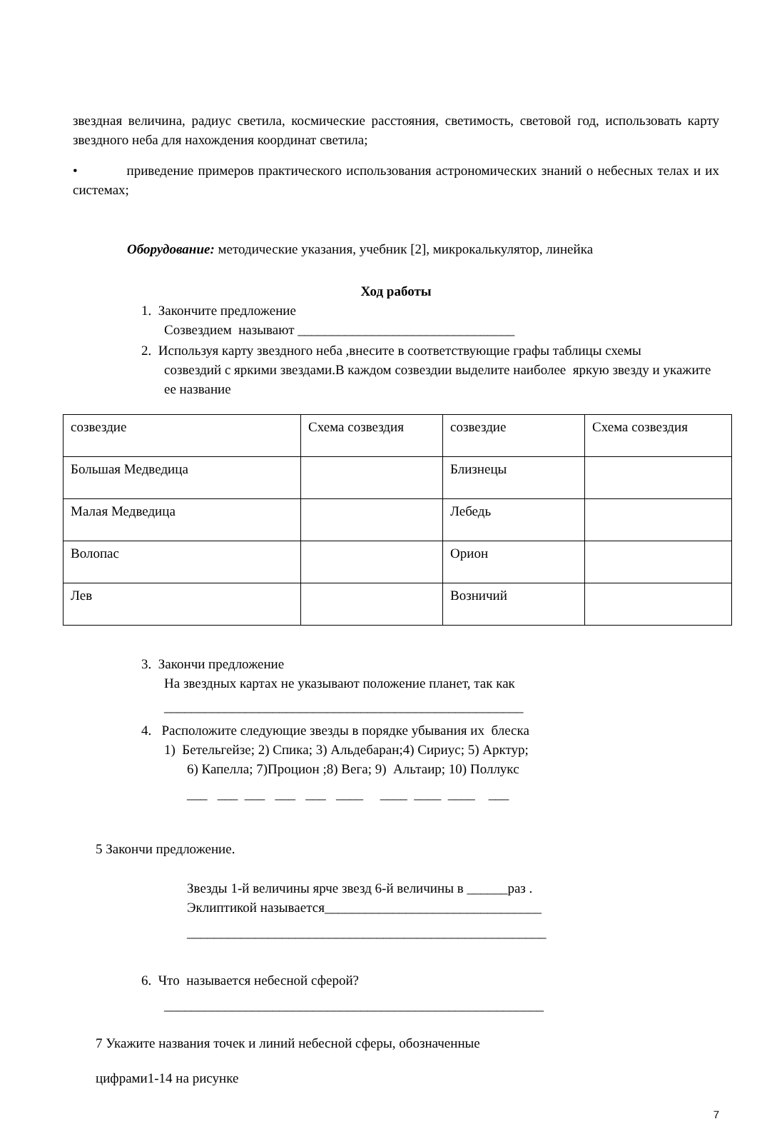звездная величина, радиус светила, космические расстояния, светимость, световой год, использовать карту звездного неба для нахождения координат светила;
• приведение примеров практического использования астрономических знаний о небесных телах и их системах;
Оборудование: методические указания, учебник [2], микрокалькулятор, линейка
Ход работы
1. Закончите предложение
Созвездием называют ________________________________
2. Используя карту звездного неба ,внесите в соответствующие графы таблицы схемы
созвездий с яркими звездами.В каждом созвездии выделите наиболее яркую звезду и укажите ее название
| созвездие | Схема созвездия | созвездие | Схема созвездия |
| Большая Медведица | | Близнецы | |
| Малая Медведица | | Лебедь | |
| Волопас | | Орион | |
| Лев | | Возничий | |
3. Закончи предложение
На звездных картах не указывают положение планет, так как
_____________________________________________________
4. Расположите следующие звезды в порядке убывания их блеска
1) Бетельгейзе; 2) Спика; 3) Альдебаран;4) Сириус; 5) Арктур;
6) Капелла; 7)Процион ;8) Вега; 9) Альтаир; 10) Поллукс
___ ___ ___ ___ ___ ____ ____ ____ ____ ___
5 Закончи предложение.
Звезды 1-й величины ярче звезд 6-й величины в ______раз .
Эклиптикой называется________________________________
_____________________________________________________
6. Что называется небесной сферой?
________________________________________________________
7 Укажите названия точек и линий небесной сферы, обозначенные
цифрами1-14 на рисунке
7